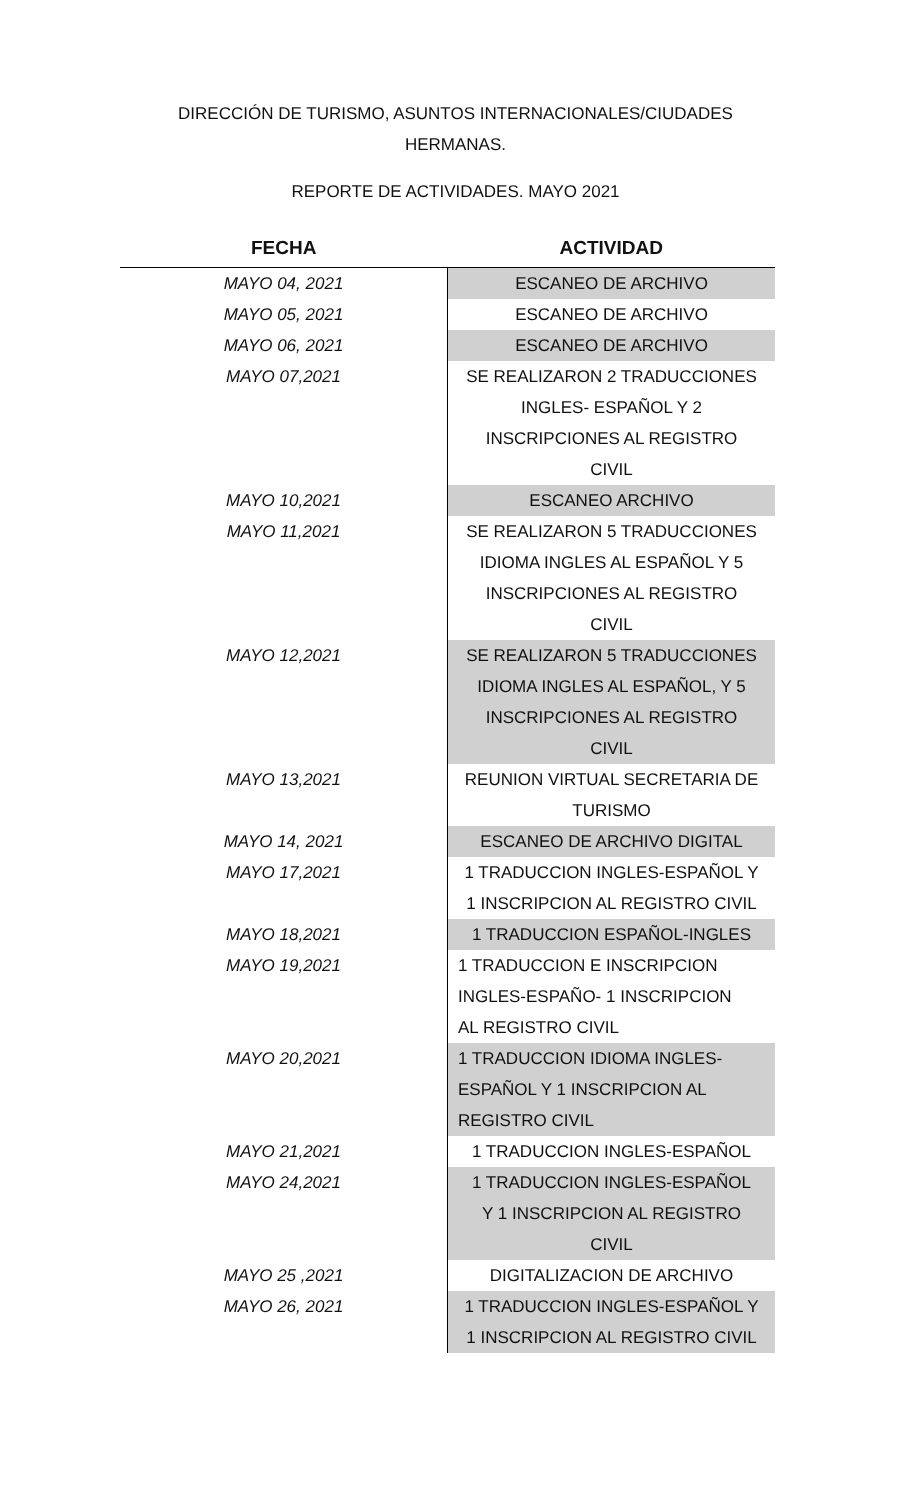DIRECCIÓN DE TURISMO, ASUNTOS INTERNACIONALES/CIUDADES
HERMANAS.
REPORTE DE ACTIVIDADES. MAYO 2021
| FECHA | ACTIVIDAD |
| --- | --- |
| MAYO 04, 2021 | ESCANEO DE ARCHIVO |
| MAYO 05, 2021 | ESCANEO DE ARCHIVO |
| MAYO 06, 2021 | ESCANEO DE ARCHIVO |
| MAYO 07,2021 | SE REALIZARON 2 TRADUCCIONES INGLES- ESPAÑOL Y 2 INSCRIPCIONES AL REGISTRO CIVIL |
| MAYO 10,2021 | ESCANEO ARCHIVO |
| MAYO 11,2021 | SE REALIZARON 5 TRADUCCIONES IDIOMA INGLES AL ESPAÑOL Y 5 INSCRIPCIONES AL REGISTRO CIVIL |
| MAYO 12,2021 | SE REALIZARON 5 TRADUCCIONES IDIOMA INGLES AL ESPAÑOL, Y 5 INSCRIPCIONES AL REGISTRO CIVIL |
| MAYO 13,2021 | REUNION VIRTUAL SECRETARIA DE TURISMO |
| MAYO 14, 2021 | ESCANEO DE ARCHIVO DIGITAL |
| MAYO 17,2021 | 1 TRADUCCION INGLES-ESPAÑOL Y 1 INSCRIPCION AL REGISTRO CIVIL |
| MAYO 18,2021 | 1 TRADUCCION ESPAÑOL-INGLES |
| MAYO 19,2021 | 1 TRADUCCION E INSCRIPCION INGLES-ESPAÑO- 1 INSCRIPCION AL REGISTRO CIVIL |
| MAYO 20,2021 | 1 TRADUCCION IDIOMA INGLES- ESPAÑOL Y 1 INSCRIPCION AL REGISTRO CIVIL |
| MAYO 21,2021 | 1 TRADUCCION INGLES-ESPAÑOL |
| MAYO 24,2021 | 1 TRADUCCION INGLES-ESPAÑOL Y 1 INSCRIPCION AL REGISTRO CIVIL |
| MAYO 25 ,2021 | DIGITALIZACION DE ARCHIVO |
| MAYO 26, 2021 | 1 TRADUCCION INGLES-ESPAÑOL Y 1 INSCRIPCION AL REGISTRO CIVIL |